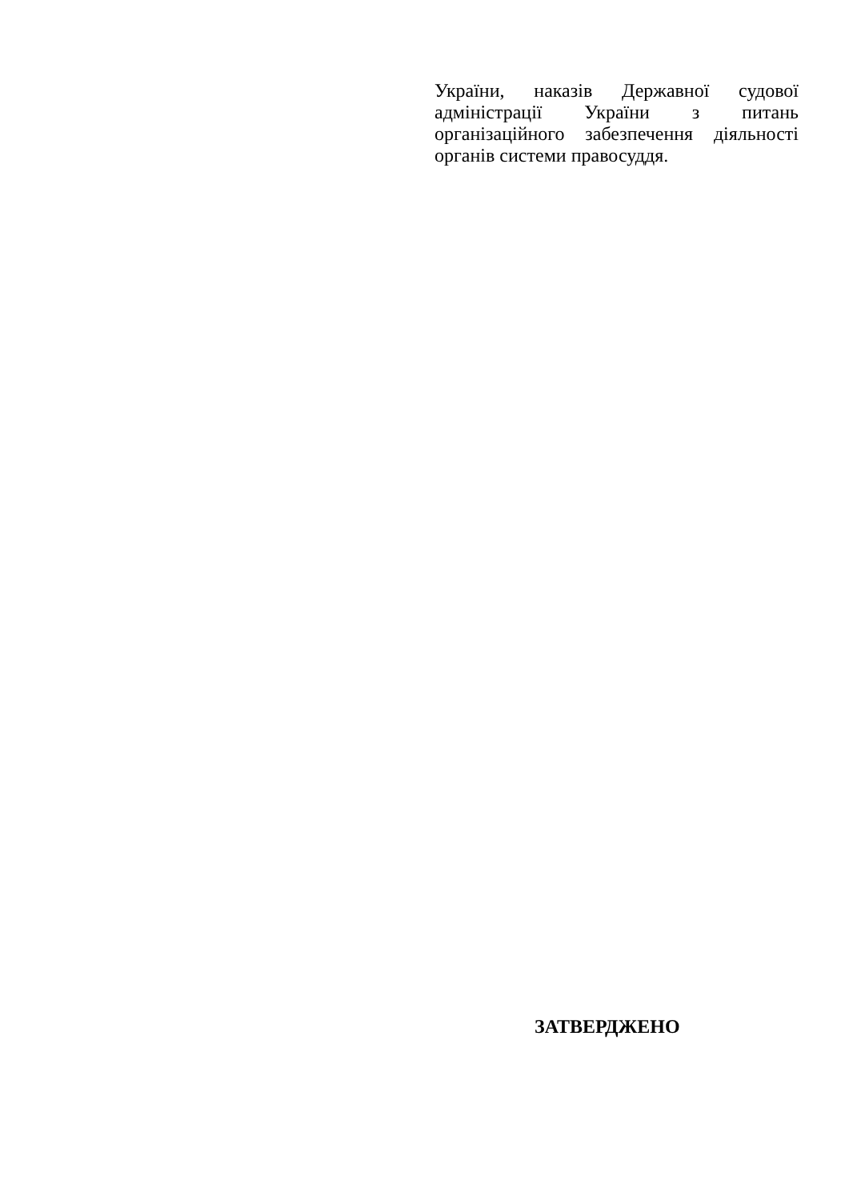України, наказів Державної судової адміністрації України з питань організаційного забезпечення діяльності органів системи правосуддя.
ЗАТВЕРДЖЕНО